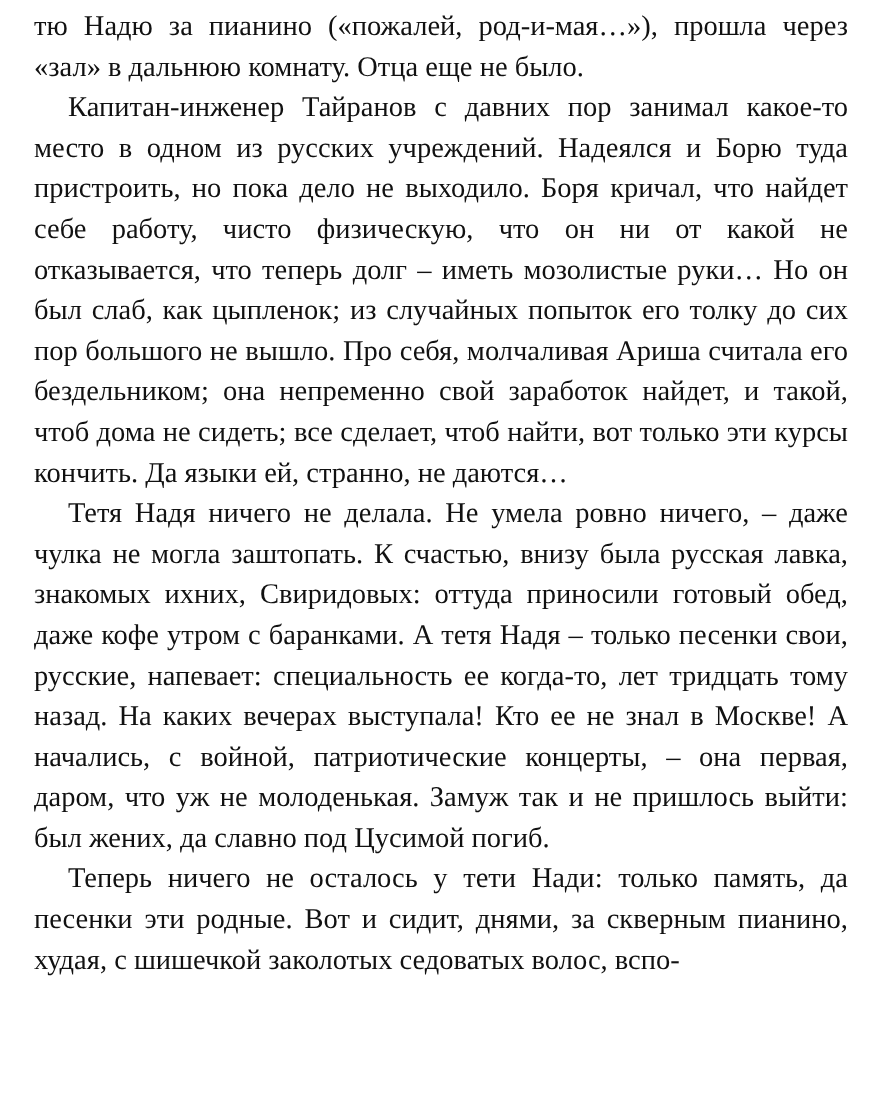тю Надю за пианино («пожалей, род-и-мая…»), прошла через «зал» в дальнюю комнату. Отца еще не было.
Капитан-инженер Тайранов с давних пор занимал какое-то место в одном из русских учреждений. Надеялся и Борю туда пристроить, но пока дело не выходило. Боря кричал, что найдет себе работу, чисто физическую, что он ни от какой не отказывается, что теперь долг – иметь мозолистые руки… Но он был слаб, как цыпленок; из случайных попыток его толку до сих пор большого не вышло. Про себя, молчаливая Ариша считала его бездельником; она непременно свой заработок найдет, и такой, чтоб дома не сидеть; все сделает, чтоб найти, вот только эти курсы кончить. Да языки ей, странно, не даются…
Тетя Надя ничего не делала. Не умела ровно ничего, – даже чулка не могла заштопать. К счастью, внизу была русская лавка, знакомых ихних, Свиридовых: оттуда приносили готовый обед, даже кофе утром с баранками. А тетя Надя – только песенки свои, русские, напевает: специальность ее когда-то, лет тридцать тому назад. На каких вечерах выступала! Кто ее не знал в Москве! А начались, с войной, патриотические концерты, – она первая, даром, что уж не молоденькая. Замуж так и не пришлось выйти: был жених, да славно под Цусимой погиб.
Теперь ничего не осталось у тети Нади: только память, да песенки эти родные. Вот и сидит, днями, за скверным пианино, худая, с шишечкой заколотых седоватых волос, вспо-